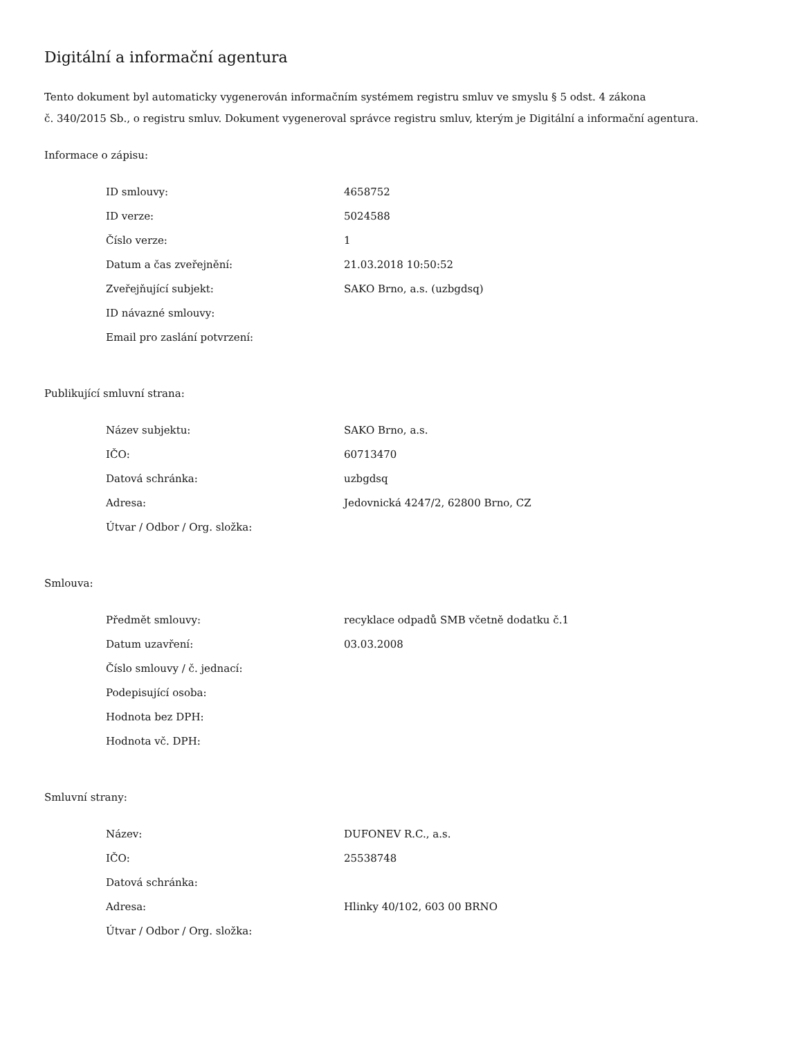Digitální a informační agentura
Tento dokument byl automaticky vygenerován informačním systémem registru smluv ve smyslu § 5 odst. 4 zákona
č. 340/2015 Sb., o registru smluv. Dokument vygeneroval správce registru smluv, kterým je Digitální a informační agentura.
Informace o zápisu:
| ID smlouvy: | 4658752 |
| ID verze: | 5024588 |
| Číslo verze: | 1 |
| Datum a čas zveřejnění: | 21.03.2018 10:50:52 |
| Zveřejňující subjekt: | SAKO Brno, a.s. (uzbgdsq) |
| ID návazné smlouvy: | |
| Email pro zaslání potvrzení: | |
Publikující smluvní strana:
| Název subjektu: | SAKO Brno, a.s. |
| IČO: | 60713470 |
| Datová schránka: | uzbgdsq |
| Adresa: | Jedovnická 4247/2, 62800 Brno, CZ |
| Útvar / Odbor / Org. složka: | |
Smlouva:
| Předmět smlouvy: | recyklace odpadů SMB včetně dodatku č.1 |
| Datum uzavření: | 03.03.2008 |
| Číslo smlouvy / č. jednací: | |
| Podepisující osoba: | |
| Hodnota bez DPH: | |
| Hodnota vč. DPH: | |
Smluvní strany:
| Název: | DUFONEV R.C., a.s. |
| IČO: | 25538748 |
| Datová schránka: | |
| Adresa: | Hlinky 40/102, 603 00 BRNO |
| Útvar / Odbor / Org. složka: | |